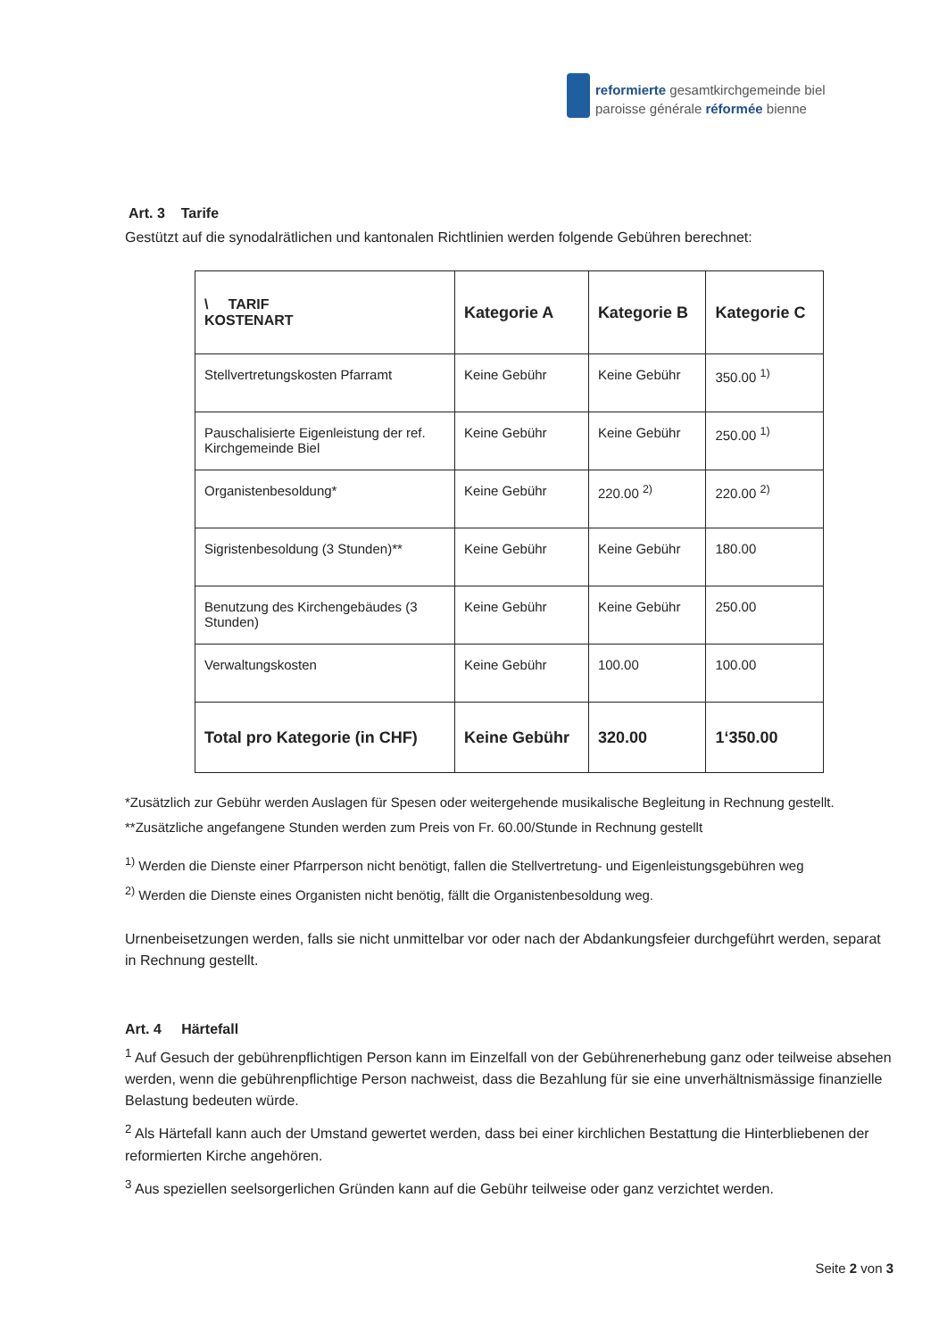reformierte gesamtkirchgemeinde biel
paroisse générale réformée bienne
Art. 3 Tarife
Gestützt auf die synodalrätlichen und kantonalen Richtlinien werden folgende Gebühren berechnet:
| \ TARIF KOSTENART | Kategorie A | Kategorie B | Kategorie C |
| Stellvertretungskosten Pfarramt | Keine Gebühr | Keine Gebühr | 350.00 <sup>1)</sup> |
| Pauschalisierte Eigenleistung der ref. Kirchgemeinde Biel | Keine Gebühr | Keine Gebühr | 250.00 <sup>1)</sup> |
| Organistenbesoldung* | Keine Gebühr | 220.00 <sup>2)</sup> | 220.00 <sup>2)</sup> |
| Sigristenbesoldung (3 Stunden)** | Keine Gebühr | Keine Gebühr | 180.00 |
| Benutzung des Kirchengebäudes (3 Stunden) | Keine Gebühr | Keine Gebühr | 250.00 |
| Verwaltungskosten | Keine Gebühr | 100.00 | 100.00 |
| Total pro Kategorie (in CHF) | Keine Gebühr | 320.00 | 1‘350.00 |
*Zusätzlich zur Gebühr werden Auslagen für Spesen oder weitergehende musikalische Begleitung in Rechnung gestellt.
**Zusätzliche angefangene Stunden werden zum Preis von Fr. 60.00/Stunde in Rechnung gestellt
<sup>1)</sup> Werden die Dienste einer Pfarrperson nicht benötigt, fallen die Stellvertretung- und Eigenleistungsgebühren weg
<sup>2)</sup> Werden die Dienste eines Organisten nicht benötig, fällt die Organistenbesoldung weg.
Urnenbeisetzungen werden, falls sie nicht unmittelbar vor oder nach der Abdankungsfeier durchgeführt werden, separat in Rechnung gestellt.
Art. 4 Härtefall
<sup>1</sup> Auf Gesuch der gebührenpflichtigen Person kann im Einzelfall von der Gebührenerhebung ganz oder teilweise absehen werden, wenn die gebührenpflichtige Person nachweist, dass die Bezahlung für sie eine unverhältnismässige finanzielle Belastung bedeuten würde.
<sup>2</sup> Als Härtefall kann auch der Umstand gewertet werden, dass bei einer kirchlichen Bestattung die Hinterbliebenen der reformierten Kirche angehören.
<sup>3</sup> Aus speziellen seelsorgerlichen Gründen kann auf die Gebühr teilweise oder ganz verzichtet werden.
Seite 2 von 3